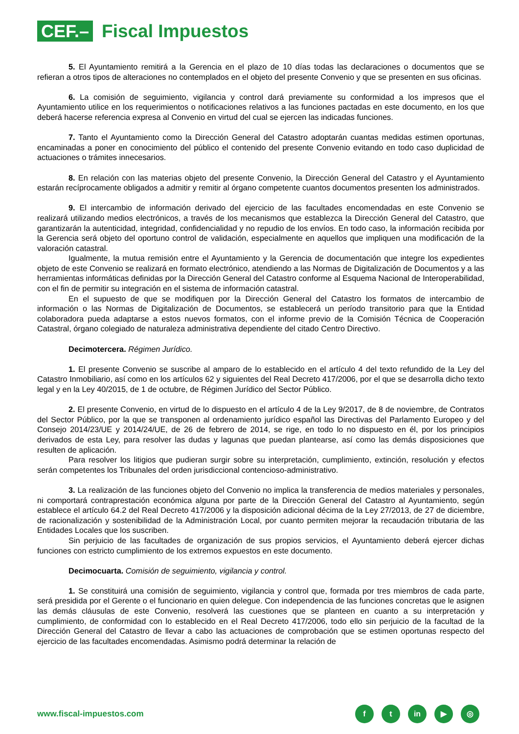CEF.–
Fiscal Impuestos
5. El Ayuntamiento remitirá a la Gerencia en el plazo de 10 días todas las declaraciones o documentos que se refieran a otros tipos de alteraciones no contemplados en el objeto del presente Convenio y que se presenten en sus oficinas.
6. La comisión de seguimiento, vigilancia y control dará previamente su conformidad a los impresos que el Ayuntamiento utilice en los requerimientos o notificaciones relativos a las funciones pactadas en este documento, en los que deberá hacerse referencia expresa al Convenio en virtud del cual se ejercen las indicadas funciones.
7. Tanto el Ayuntamiento como la Dirección General del Catastro adoptarán cuantas medidas estimen oportunas, encaminadas a poner en conocimiento del público el contenido del presente Convenio evitando en todo caso duplicidad de actuaciones o trámites innecesarios.
8. En relación con las materias objeto del presente Convenio, la Dirección General del Catastro y el Ayuntamiento estarán recíprocamente obligados a admitir y remitir al órgano competente cuantos documentos presenten los administrados.
9. El intercambio de información derivado del ejercicio de las facultades encomendadas en este Convenio se realizará utilizando medios electrónicos, a través de los mecanismos que establezca la Dirección General del Catastro, que garantizarán la autenticidad, integridad, confidencialidad y no repudio de los envíos. En todo caso, la información recibida por la Gerencia será objeto del oportuno control de validación, especialmente en aquellos que impliquen una modificación de la valoración catastral.
Igualmente, la mutua remisión entre el Ayuntamiento y la Gerencia de documentación que integre los expedientes objeto de este Convenio se realizará en formato electrónico, atendiendo a las Normas de Digitalización de Documentos y a las herramientas informáticas definidas por la Dirección General del Catastro conforme al Esquema Nacional de Interoperabilidad, con el fin de permitir su integración en el sistema de información catastral.
En el supuesto de que se modifiquen por la Dirección General del Catastro los formatos de intercambio de información o las Normas de Digitalización de Documentos, se establecerá un período transitorio para que la Entidad colaboradora pueda adaptarse a estos nuevos formatos, con el informe previo de la Comisión Técnica de Cooperación Catastral, órgano colegiado de naturaleza administrativa dependiente del citado Centro Directivo.
Decimotercera. Régimen Jurídico.
1. El presente Convenio se suscribe al amparo de lo establecido en el artículo 4 del texto refundido de la Ley del Catastro Inmobiliario, así como en los artículos 62 y siguientes del Real Decreto 417/2006, por el que se desarrolla dicho texto legal y en la Ley 40/2015, de 1 de octubre, de Régimen Jurídico del Sector Público.
2. El presente Convenio, en virtud de lo dispuesto en el artículo 4 de la Ley 9/2017, de 8 de noviembre, de Contratos del Sector Público, por la que se transponen al ordenamiento jurídico español las Directivas del Parlamento Europeo y del Consejo 2014/23/UE y 2014/24/UE, de 26 de febrero de 2014, se rige, en todo lo no dispuesto en él, por los principios derivados de esta Ley, para resolver las dudas y lagunas que puedan plantearse, así como las demás disposiciones que resulten de aplicación.
Para resolver los litigios que pudieran surgir sobre su interpretación, cumplimiento, extinción, resolución y efectos serán competentes los Tribunales del orden jurisdiccional contencioso-administrativo.
3. La realización de las funciones objeto del Convenio no implica la transferencia de medios materiales y personales, ni comportará contraprestación económica alguna por parte de la Dirección General del Catastro al Ayuntamiento, según establece el artículo 64.2 del Real Decreto 417/2006 y la disposición adicional décima de la Ley 27/2013, de 27 de diciembre, de racionalización y sostenibilidad de la Administración Local, por cuanto permiten mejorar la recaudación tributaria de las Entidades Locales que los suscriben.
Sin perjuicio de las facultades de organización de sus propios servicios, el Ayuntamiento deberá ejercer dichas funciones con estricto cumplimiento de los extremos expuestos en este documento.
Decimocuarta. Comisión de seguimiento, vigilancia y control.
1. Se constituirá una comisión de seguimiento, vigilancia y control que, formada por tres miembros de cada parte, será presidida por el Gerente o el funcionario en quien delegue. Con independencia de las funciones concretas que le asignen las demás cláusulas de este Convenio, resolverá las cuestiones que se planteen en cuanto a su interpretación y cumplimiento, de conformidad con lo establecido en el Real Decreto 417/2006, todo ello sin perjuicio de la facultad de la Dirección General del Catastro de llevar a cabo las actuaciones de comprobación que se estimen oportunas respecto del ejercicio de las facultades encomendadas. Asimismo podrá determinar la relación de
www.fiscal-impuestos.com
ft in ▶ ◎